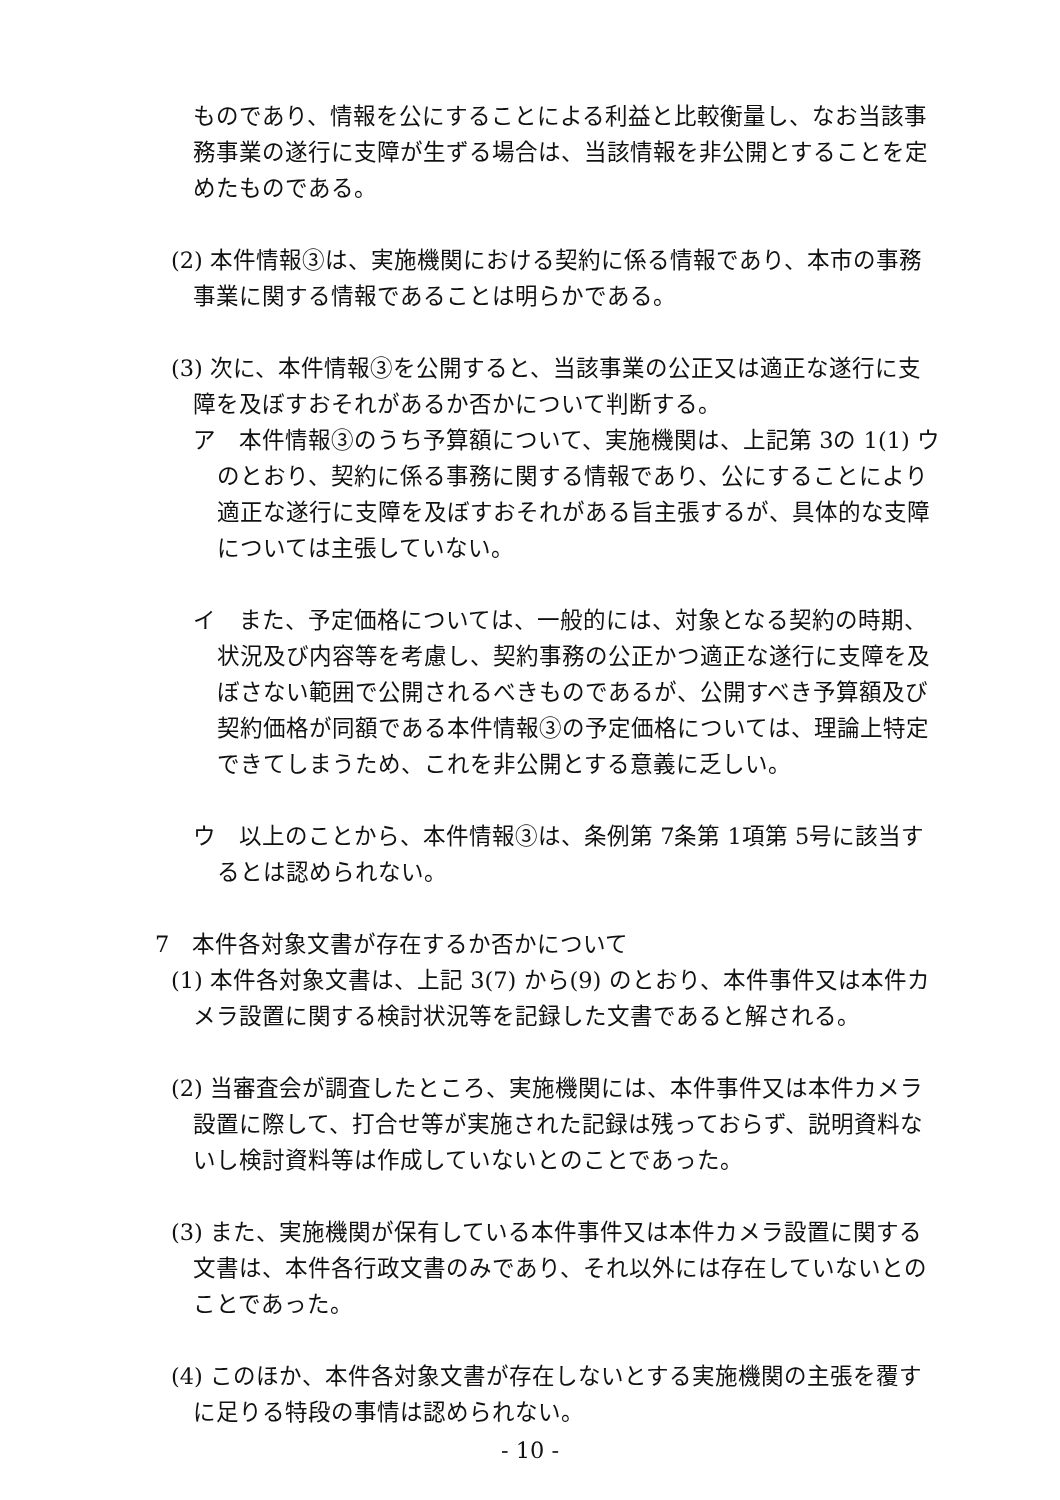ものであり、情報を公にすることによる利益と比較衡量し、なお当該事務事業の遂行に支障が生ずる場合は、当該情報を非公開とすることを定めたものである。
(2) 本件情報③は、実施機関における契約に係る情報であり、本市の事務事業に関する情報であることは明らかである。
(3) 次に、本件情報③を公開すると、当該事業の公正又は適正な遂行に支障を及ぼすおそれがあるか否かについて判断する。
ア　本件情報③のうち予算額について、実施機関は、上記第 3の 1(1) ウのとおり、契約に係る事務に関する情報であり、公にすることにより適正な遂行に支障を及ぼすおそれがある旨主張するが、具体的な支障については主張していない。
イ　また、予定価格については、一般的には、対象となる契約の時期、状況及び内容等を考慮し、契約事務の公正かつ適正な遂行に支障を及ぼさない範囲で公開されるべきものであるが、公開すべき予算額及び契約価格が同額である本件情報③の予定価格については、理論上特定できてしまうため、これを非公開とする意義に乏しい。
ウ　以上のことから、本件情報③は、条例第 7条第 1項第 5号に該当するとは認められない。
7　本件各対象文書が存在するか否かについて
(1) 本件各対象文書は、上記 3(7) から(9) のとおり、本件事件又は本件カメラ設置に関する検討状況等を記録した文書であると解される。
(2) 当審査会が調査したところ、実施機関には、本件事件又は本件カメラ設置に際して、打合せ等が実施された記録は残っておらず、説明資料ないし検討資料等は作成していないとのことであった。
(3) また、実施機関が保有している本件事件又は本件カメラ設置に関する文書は、本件各行政文書のみであり、それ以外には存在していないとのことであった。
(4) このほか、本件各対象文書が存在しないとする実施機関の主張を覆すに足りる特段の事情は認められない。
- 10 -